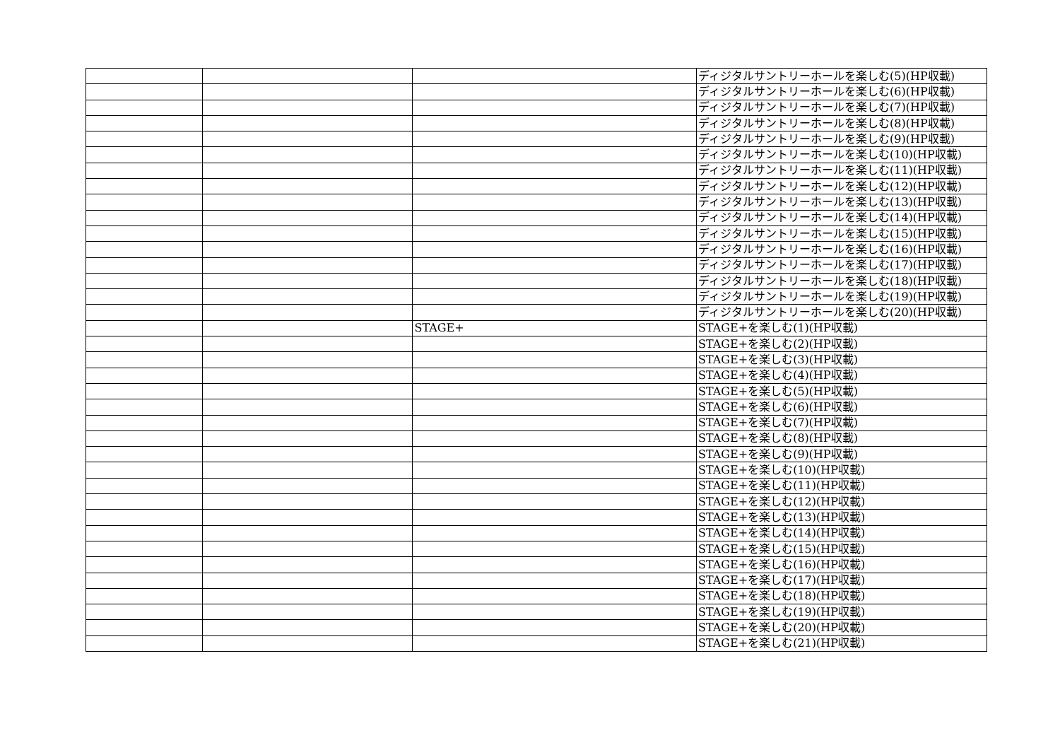| | | | ディジタルサントリーホールを楽しむ(5)(HP収載) |
| | | | ディジタルサントリーホールを楽しむ(6)(HP収載) |
| | | | ディジタルサントリーホールを楽しむ(7)(HP収載) |
| | | | ディジタルサントリーホールを楽しむ(8)(HP収載) |
| | | | ディジタルサントリーホールを楽しむ(9)(HP収載) |
| | | | ディジタルサントリーホールを楽しむ(10)(HP収載) |
| | | | ディジタルサントリーホールを楽しむ(11)(HP収載) |
| | | | ディジタルサントリーホールを楽しむ(12)(HP収載) |
| | | | ディジタルサントリーホールを楽しむ(13)(HP収載) |
| | | | ディジタルサントリーホールを楽しむ(14)(HP収載) |
| | | | ディジタルサントリーホールを楽しむ(15)(HP収載) |
| | | | ディジタルサントリーホールを楽しむ(16)(HP収載) |
| | | | ディジタルサントリーホールを楽しむ(17)(HP収載) |
| | | | ディジタルサントリーホールを楽しむ(18)(HP収載) |
| | | | ディジタルサントリーホールを楽しむ(19)(HP収載) |
| | | | ディジタルサントリーホールを楽しむ(20)(HP収載) |
| | | STAGE+ | STAGE+を楽しむ(1)(HP収載) |
| | | | STAGE+を楽しむ(2)(HP収載) |
| | | | STAGE+を楽しむ(3)(HP収載) |
| | | | STAGE+を楽しむ(4)(HP収載) |
| | | | STAGE+を楽しむ(5)(HP収載) |
| | | | STAGE+を楽しむ(6)(HP収載) |
| | | | STAGE+を楽しむ(7)(HP収載) |
| | | | STAGE+を楽しむ(8)(HP収載) |
| | | | STAGE+を楽しむ(9)(HP収載) |
| | | | STAGE+を楽しむ(10)(HP収載) |
| | | | STAGE+を楽しむ(11)(HP収載) |
| | | | STAGE+を楽しむ(12)(HP収載) |
| | | | STAGE+を楽しむ(13)(HP収載) |
| | | | STAGE+を楽しむ(14)(HP収載) |
| | | | STAGE+を楽しむ(15)(HP収載) |
| | | | STAGE+を楽しむ(16)(HP収載) |
| | | | STAGE+を楽しむ(17)(HP収載) |
| | | | STAGE+を楽しむ(18)(HP収載) |
| | | | STAGE+を楽しむ(19)(HP収載) |
| | | | STAGE+を楽しむ(20)(HP収載) |
| | | | STAGE+を楽しむ(21)(HP収載) |